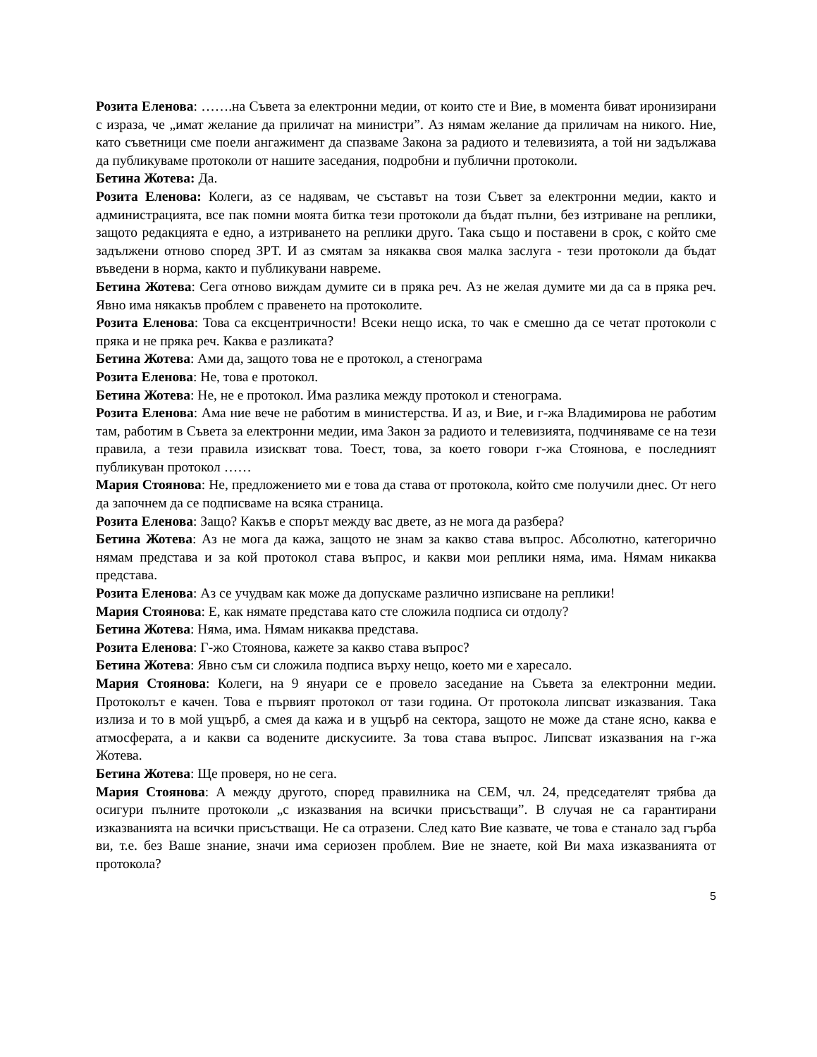Розита Еленова: …….на Съвета за електронни медии, от които сте и Вие, в момента биват иронизирани с израза, че „имат желание да приличат на министри”. Аз нямам желание да приличам на никого. Ние, като съветници сме поели ангажимент да спазваме Закона за радиото и телевизията, а той ни задължава да публикуваме протоколи от нашите заседания, подробни и публични протоколи.
Бетина Жотева: Да.
Розита Еленова: Колеги, аз се надявам, че съставът на този Съвет за електронни медии, както и администрацията, все пак помни моята битка тези протоколи да бъдат пълни, без изтриване на реплики, защото редакцията е едно, а изтриването на реплики друго. Така също и поставени в срок, с който сме задължени отново според ЗРТ. И аз смятам за някаква своя малка заслуга - тези протоколи да бъдат въведени в норма, както и публикувани навреме.
Бетина Жотева: Сега отново виждам думите си в пряка реч. Аз не желая думите ми да са в пряка реч. Явно има някакъв проблем с правенето на протоколите.
Розита Еленова: Това са ексцентричности! Всеки нещо иска, то чак е смешно да се четат протоколи с пряка и не пряка реч. Каква е разликата?
Бетина Жотева: Ами да, защото това не е протокол, а стенограма
Розита Еленова: Не, това е протокол.
Бетина Жотева: Не, не е протокол. Има разлика между протокол и стенограма.
Розита Еленова: Ама ние вече не работим в министерства. И аз, и Вие, и г-жа Владимирова не работим там, работим в Съвета за електронни медии, има Закон за радиото и телевизията, подчиняваме се на тези правила, а тези правила изискват това. Тоест, това, за което говори г-жа Стоянова, е последният публикуван протокол ……
Мария Стоянова: Не, предложението ми е това да става от протокола, който сме получили днес. От него да започнем да се подписваме на всяка страница.
Розита Еленова: Защо? Какъв е спорът между вас двете, аз не мога да разбера?
Бетина Жотева: Аз не мога да кажа, защото не знам за какво става въпрос. Абсолютно, категорично нямам представа и за кой протокол става въпрос, и какви мои реплики няма, има. Нямам никаква представа.
Розита Еленова: Аз се учудвам как може да допускаме различно изписване на реплики!
Мария Стоянова: Е, как нямате представа като сте сложила подписа си отдолу?
Бетина Жотева: Няма, има. Нямам никаква представа.
Розита Еленова: Г-жо Стоянова, кажете за какво става въпрос?
Бетина Жотева: Явно съм си сложила подписа върху нещо, което ми е харесало.
Мария Стоянова: Колеги, на 9 януари се е провело заседание на Съвета за електронни медии. Протоколът е качен. Това е първият протокол от тази година. От протокола липсват изказвания. Така излиза и то в мой ущърб, а смея да кажа и в ущърб на сектора, защото не може да стане ясно, каква е атмосферата, а и какви са водените дискусиите. За това става въпрос. Липсват изказвания на г-жа Жотева.
Бетина Жотева: Ще проверя, но не сега.
Мария Стоянова: А между другото, според правилника на СЕМ, чл. 24, председателят трябва да осигури пълните протоколи „с изказвания на всички присъстващи”. В случая не са гарантирани изказванията на всички присъстващи. Не са отразени. След като Вие казвате, че това е станало зад гърба ви, т.е. без Ваше знание, значи има сериозен проблем. Вие не знаете, кой Ви маха изказванията от протокола?
5